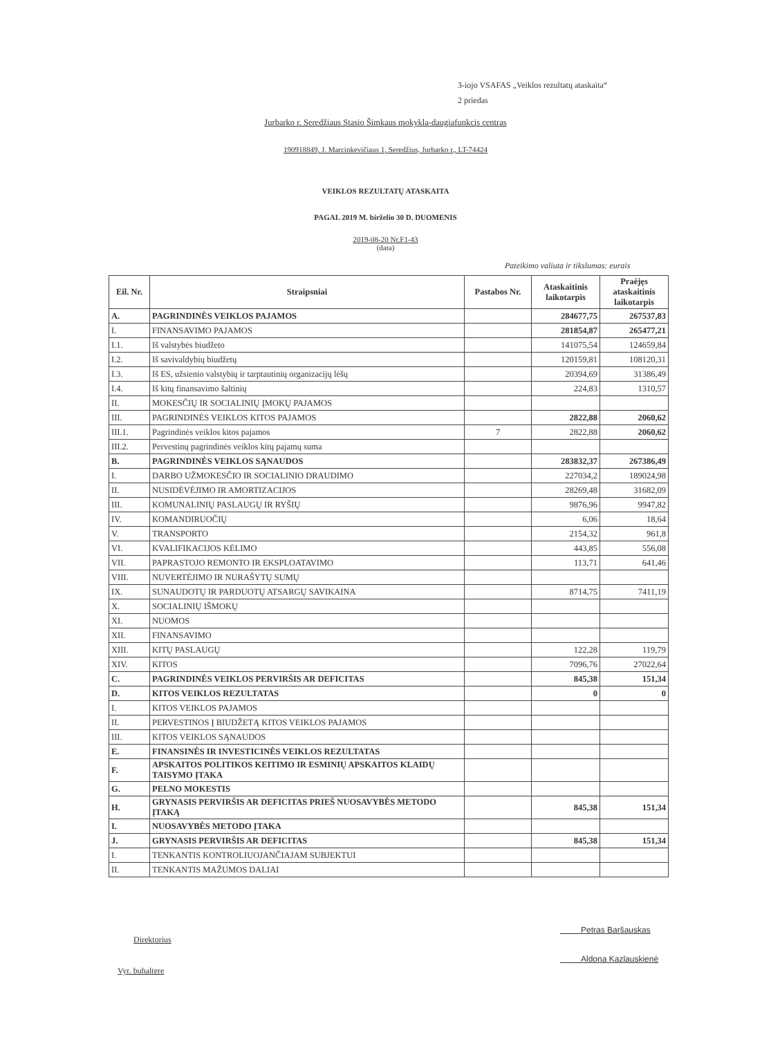3-iojo VSAFAS „Veiklos rezultatų ataskaita“
2 priedas
Jurbarko r. Seredžiaus Stasio Šimkaus mokykla-daugiafunkcis centras
190918849, J. Marcinkevičiaus 1, Seredžius, Jurbarko r., LT-74424
VEIKLOS REZULTATŲ ATASKAITA
PAGAL 2019 M. birželio 30 D. DUOMENIS
2019-08-20 Nr.F1-43
(data)
Pateikimo valiuta ir tikslumas: eurais
| Eil. Nr. | Straipsniai | Pastabos Nr. | Ataskaitinis laikotarpis | Praėjęs ataskaitinis laikotarpis |
| --- | --- | --- | --- | --- |
| A. | PAGRINDINĖS VEIKLOS PAJAMOS | | 284677,75 | 267537,83 |
| I. | FINANSAVIMO PAJAMOS | | 281854,87 | 265477,21 |
| I.1. | Iš valstybės biudžeto | | 141075,54 | 124659,84 |
| I.2. | Iš savivaldybių biudžetų | | 120159,81 | 108120,31 |
| I.3. | Iš ES, užsienio valstybių ir tarptautinių organizacijų lėšų | | 20394,69 | 31386,49 |
| I.4. | Iš kitų finansavimo šaltinių | | 224,83 | 1310,57 |
| II. | MOKESČIŲ IR SOCIALINIŲ ĮMOKŲ PAJAMOS | | | |
| III. | PAGRINDINĖS VEIKLOS KITOS PAJAMOS | | 2822,88 | 2060,62 |
| III.1. | Pagrindinės veiklos kitos pajamos | 7 | 2822,88 | 2060,62 |
| III.2. | Pervestinų pagrindinės veiklos kitų pajamų suma | | | |
| B. | PAGRINDINĖS VEIKLOS SĄNAUDOS | | 283832,37 | 267386,49 |
| I. | DARBO UŽMOKESČIO IR SOCIALINIO DRAUDIMO | | 227034,2 | 189024,98 |
| II. | NUSIDĖVĖJIMO IR AMORTIZACIJOS | | 28269,48 | 31682,09 |
| III. | KOMUNALINIŲ PASLAUGŲ IR RYŠIŲ | | 9876,96 | 9947,82 |
| IV. | KOMANDIRUOČIŲ | | 6,06 | 18,64 |
| V. | TRANSPORTO | | 2154,32 | 961,8 |
| VI. | KVALIFIKACIJOS KĖLIMO | | 443,85 | 556,08 |
| VII. | PAPRASTOJO REMONTO IR EKSPLOATAVIMO | | 113,71 | 641,46 |
| VIII. | NUVERTĖJIMO IR NURAŠYTŲ SUMŲ | | | |
| IX. | SUNAUDOTŲ IR PARDUOTŲ ATSARGŲ SAVIKAINA | | 8714,75 | 7411,19 |
| X. | SOCIALINIŲ IŠMOKŲ | | | |
| XI. | NUOMOS | | | |
| XII. | FINANSAVIMO | | | |
| XIII. | KITŲ PASLAUGŲ | | 122,28 | 119,79 |
| XIV. | KITOS | | 7096,76 | 27022,64 |
| C. | PAGRINDINĖS VEIKLOS PERVIRŠIS AR DEFICITAS | | 845,38 | 151,34 |
| D. | KITOS VEIKLOS REZULTATAS | | 0 | 0 |
| I. | KITOS VEIKLOS PAJAMOS | | | |
| II. | PERVESTINOS Į BIUDŽETĄ KITOS VEIKLOS PAJAMOS | | | |
| III. | KITOS VEIKLOS SĄNAUDOS | | | |
| E. | FINANSINĖS IR INVESTICINĖS VEIKLOS REZULTATAS | | | |
| F. | APSKAITOS POLITIKOS KEITIMO IR ESMINIŲ APSKAITOS KLAIDŲ TAISYMO ĮTAKA | | | |
| G. | PELNO MOKESTIS | | | |
| H. | GRYNASIS PERVIRŠIS AR DEFICITAS PRIEŠ NUOSAVYBĖS METODO ĮTAKĄ | | 845,38 | 151,34 |
| I. | NUOSAVYBĖS METODO ĮTAKA | | | |
| J. | GRYNASIS PERVIRŠIS AR DEFICITAS | | 845,38 | 151,34 |
| I. | TENKANTIS KONTROLIUOJANČIAJAM SUBJEKTUI | | | |
| II. | TENKANTIS MAŽUMOS DALIAI | | | |
Direktorius
Petras Baršauskas
Vyr. buhaltere
Aldona Kazlauskienė